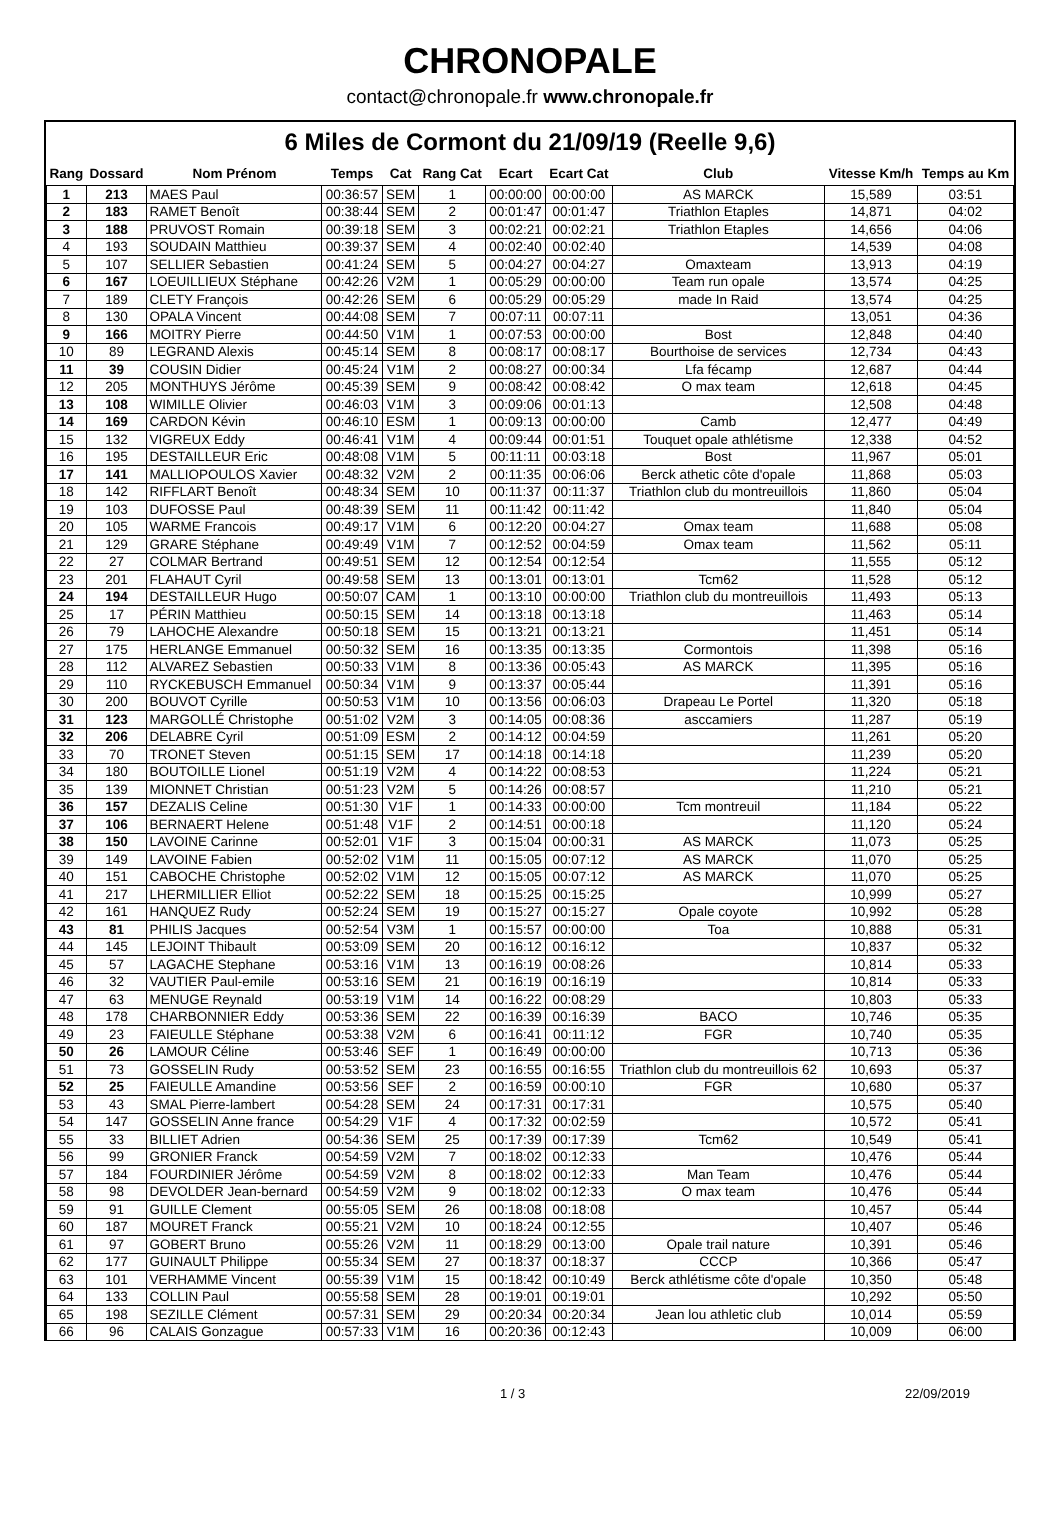CHRONOPALE
contact@chronopale.fr www.chronopale.fr
6 Miles de Cormont du 21/09/19 (Reelle 9,6)
| Rang | Dossard | Nom Prénom | Temps | Cat | Rang Cat | Ecart | Ecart Cat | Club | Vitesse Km/h | Temps au Km |
| --- | --- | --- | --- | --- | --- | --- | --- | --- | --- | --- |
| 1 | 213 | MAES Paul | 00:36:57 | SEM | 1 | 00:00:00 | 00:00:00 | AS MARCK | 15,589 | 03:51 |
| 2 | 183 | RAMET Benoît | 00:38:44 | SEM | 2 | 00:01:47 | 00:01:47 | Triathlon Etaples | 14,871 | 04:02 |
| 3 | 188 | PRUVOST Romain | 00:39:18 | SEM | 3 | 00:02:21 | 00:02:21 | Triathlon Etaples | 14,656 | 04:06 |
| 4 | 193 | SOUDAIN Matthieu | 00:39:37 | SEM | 4 | 00:02:40 | 00:02:40 | | 14,539 | 04:08 |
| 5 | 107 | SELLIER Sebastien | 00:41:24 | SEM | 5 | 00:04:27 | 00:04:27 | Omaxteam | 13,913 | 04:19 |
| 6 | 167 | LOEUILLIEUX Stéphane | 00:42:26 | V2M | 1 | 00:05:29 | 00:00:00 | Team run opale | 13,574 | 04:25 |
| 7 | 189 | CLETY François | 00:42:26 | SEM | 6 | 00:05:29 | 00:05:29 | made In Raid | 13,574 | 04:25 |
| 8 | 130 | OPALA Vincent | 00:44:08 | SEM | 7 | 00:07:11 | 00:07:11 | | 13,051 | 04:36 |
| 9 | 166 | MOITRY Pierre | 00:44:50 | V1M | 1 | 00:07:53 | 00:00:00 | Bost | 12,848 | 04:40 |
| 10 | 89 | LEGRAND Alexis | 00:45:14 | SEM | 8 | 00:08:17 | 00:08:17 | Bourthoise de services | 12,734 | 04:43 |
| 11 | 39 | COUSIN Didier | 00:45:24 | V1M | 2 | 00:08:27 | 00:00:34 | Lfa fécamp | 12,687 | 04:44 |
| 12 | 205 | MONTHUYS Jérôme | 00:45:39 | SEM | 9 | 00:08:42 | 00:08:42 | O max team | 12,618 | 04:45 |
| 13 | 108 | WIMILLE Olivier | 00:46:03 | V1M | 3 | 00:09:06 | 00:01:13 | | 12,508 | 04:48 |
| 14 | 169 | CARDON Kévin | 00:46:10 | ESM | 1 | 00:09:13 | 00:00:00 | Camb | 12,477 | 04:49 |
| 15 | 132 | VIGREUX Eddy | 00:46:41 | V1M | 4 | 00:09:44 | 00:01:51 | Touquet opale athlétisme | 12,338 | 04:52 |
| 16 | 195 | DESTAILLEUR Eric | 00:48:08 | V1M | 5 | 00:11:11 | 00:03:18 | Bost | 11,967 | 05:01 |
| 17 | 141 | MALLIOPOULOS Xavier | 00:48:32 | V2M | 2 | 00:11:35 | 00:06:06 | Berck athetic côte d'opale | 11,868 | 05:03 |
| 18 | 142 | RIFFLART Benoît | 00:48:34 | SEM | 10 | 00:11:37 | 00:11:37 | Triathlon club du montreuillois | 11,860 | 05:04 |
| 19 | 103 | DUFOSSE Paul | 00:48:39 | SEM | 11 | 00:11:42 | 00:11:42 | | 11,840 | 05:04 |
| 20 | 105 | WARME Francois | 00:49:17 | V1M | 6 | 00:12:20 | 00:04:27 | Omax team | 11,688 | 05:08 |
| 21 | 129 | GRARE Stéphane | 00:49:49 | V1M | 7 | 00:12:52 | 00:04:59 | Omax team | 11,562 | 05:11 |
| 22 | 27 | COLMAR Bertrand | 00:49:51 | SEM | 12 | 00:12:54 | 00:12:54 | | 11,555 | 05:12 |
| 23 | 201 | FLAHAUT Cyril | 00:49:58 | SEM | 13 | 00:13:01 | 00:13:01 | Tcm62 | 11,528 | 05:12 |
| 24 | 194 | DESTAILLEUR Hugo | 00:50:07 | CAM | 1 | 00:13:10 | 00:00:00 | Triathlon club du montreuillois | 11,493 | 05:13 |
| 25 | 17 | PÉRIN Matthieu | 00:50:15 | SEM | 14 | 00:13:18 | 00:13:18 | | 11,463 | 05:14 |
| 26 | 79 | LAHOCHE Alexandre | 00:50:18 | SEM | 15 | 00:13:21 | 00:13:21 | | 11,451 | 05:14 |
| 27 | 175 | HERLANGE Emmanuel | 00:50:32 | SEM | 16 | 00:13:35 | 00:13:35 | Cormontois | 11,398 | 05:16 |
| 28 | 112 | ALVAREZ Sebastien | 00:50:33 | V1M | 8 | 00:13:36 | 00:05:43 | AS MARCK | 11,395 | 05:16 |
| 29 | 110 | RYCKEBUSCH Emmanuel | 00:50:34 | V1M | 9 | 00:13:37 | 00:05:44 | | 11,391 | 05:16 |
| 30 | 200 | BOUVOT Cyrille | 00:50:53 | V1M | 10 | 00:13:56 | 00:06:03 | Drapeau Le Portel | 11,320 | 05:18 |
| 31 | 123 | MARGOLLÉ Christophe | 00:51:02 | V2M | 3 | 00:14:05 | 00:08:36 | asccamiers | 11,287 | 05:19 |
| 32 | 206 | DELABRE Cyril | 00:51:09 | ESM | 2 | 00:14:12 | 00:04:59 | | 11,261 | 05:20 |
| 33 | 70 | TRONET Steven | 00:51:15 | SEM | 17 | 00:14:18 | 00:14:18 | | 11,239 | 05:20 |
| 34 | 180 | BOUTOILLE Lionel | 00:51:19 | V2M | 4 | 00:14:22 | 00:08:53 | | 11,224 | 05:21 |
| 35 | 139 | MIONNET Christian | 00:51:23 | V2M | 5 | 00:14:26 | 00:08:57 | | 11,210 | 05:21 |
| 36 | 157 | DEZALIS Celine | 00:51:30 | V1F | 1 | 00:14:33 | 00:00:00 | Tcm montreuil | 11,184 | 05:22 |
| 37 | 106 | BERNAERT Helene | 00:51:48 | V1F | 2 | 00:14:51 | 00:00:18 | | 11,120 | 05:24 |
| 38 | 150 | LAVOINE Carinne | 00:52:01 | V1F | 3 | 00:15:04 | 00:00:31 | AS MARCK | 11,073 | 05:25 |
| 39 | 149 | LAVOINE Fabien | 00:52:02 | V1M | 11 | 00:15:05 | 00:07:12 | AS MARCK | 11,070 | 05:25 |
| 40 | 151 | CABOCHE Christophe | 00:52:02 | V1M | 12 | 00:15:05 | 00:07:12 | AS MARCK | 11,070 | 05:25 |
| 41 | 217 | LHERMILLIER Elliot | 00:52:22 | SEM | 18 | 00:15:25 | 00:15:25 | | 10,999 | 05:27 |
| 42 | 161 | HANQUEZ Rudy | 00:52:24 | SEM | 19 | 00:15:27 | 00:15:27 | Opale coyote | 10,992 | 05:28 |
| 43 | 81 | PHILIS Jacques | 00:52:54 | V3M | 1 | 00:15:57 | 00:00:00 | Toa | 10,888 | 05:31 |
| 44 | 145 | LEJOINT Thibault | 00:53:09 | SEM | 20 | 00:16:12 | 00:16:12 | | 10,837 | 05:32 |
| 45 | 57 | LAGACHE Stephane | 00:53:16 | V1M | 13 | 00:16:19 | 00:08:26 | | 10,814 | 05:33 |
| 46 | 32 | VAUTIER Paul-emile | 00:53:16 | SEM | 21 | 00:16:19 | 00:16:19 | | 10,814 | 05:33 |
| 47 | 63 | MENUGE Reynald | 00:53:19 | V1M | 14 | 00:16:22 | 00:08:29 | | 10,803 | 05:33 |
| 48 | 178 | CHARBONNIER Eddy | 00:53:36 | SEM | 22 | 00:16:39 | 00:16:39 | BACO | 10,746 | 05:35 |
| 49 | 23 | FAIEULLE Stéphane | 00:53:38 | V2M | 6 | 00:16:41 | 00:11:12 | FGR | 10,740 | 05:35 |
| 50 | 26 | LAMOUR Céline | 00:53:46 | SEF | 1 | 00:16:49 | 00:00:00 | | 10,713 | 05:36 |
| 51 | 73 | GOSSELIN Rudy | 00:53:52 | SEM | 23 | 00:16:55 | 00:16:55 | Triathlon club du montreuillois 62 | 10,693 | 05:37 |
| 52 | 25 | FAIEULLE Amandine | 00:53:56 | SEF | 2 | 00:16:59 | 00:00:10 | FGR | 10,680 | 05:37 |
| 53 | 43 | SMAL Pierre-lambert | 00:54:28 | SEM | 24 | 00:17:31 | 00:17:31 | | 10,575 | 05:40 |
| 54 | 147 | GOSSELIN Anne france | 00:54:29 | V1F | 4 | 00:17:32 | 00:02:59 | | 10,572 | 05:41 |
| 55 | 33 | BILLIET Adrien | 00:54:36 | SEM | 25 | 00:17:39 | 00:17:39 | Tcm62 | 10,549 | 05:41 |
| 56 | 99 | GRONIER Franck | 00:54:59 | V2M | 7 | 00:18:02 | 00:12:33 | | 10,476 | 05:44 |
| 57 | 184 | FOURDINIER Jérôme | 00:54:59 | V2M | 8 | 00:18:02 | 00:12:33 | Man Team | 10,476 | 05:44 |
| 58 | 98 | DEVOLDER Jean-bernard | 00:54:59 | V2M | 9 | 00:18:02 | 00:12:33 | O max team | 10,476 | 05:44 |
| 59 | 91 | GUILLE Clement | 00:55:05 | SEM | 26 | 00:18:08 | 00:18:08 | | 10,457 | 05:44 |
| 60 | 187 | MOURET Franck | 00:55:21 | V2M | 10 | 00:18:24 | 00:12:55 | | 10,407 | 05:46 |
| 61 | 97 | GOBERT Bruno | 00:55:26 | V2M | 11 | 00:18:29 | 00:13:00 | Opale trail nature | 10,391 | 05:46 |
| 62 | 177 | GUINAULT Philippe | 00:55:34 | SEM | 27 | 00:18:37 | 00:18:37 | CCCP | 10,366 | 05:47 |
| 63 | 101 | VERHAMME Vincent | 00:55:39 | V1M | 15 | 00:18:42 | 00:10:49 | Berck athlétisme côte d'opale | 10,350 | 05:48 |
| 64 | 133 | COLLIN Paul | 00:55:58 | SEM | 28 | 00:19:01 | 00:19:01 | | 10,292 | 05:50 |
| 65 | 198 | SEZILLE Clément | 00:57:31 | SEM | 29 | 00:20:34 | 00:20:34 | Jean lou athletic club | 10,014 | 05:59 |
| 66 | 96 | CALAIS Gonzague | 00:57:33 | V1M | 16 | 00:20:36 | 00:12:43 | | 10,009 | 06:00 |
1 / 3 22/09/2019